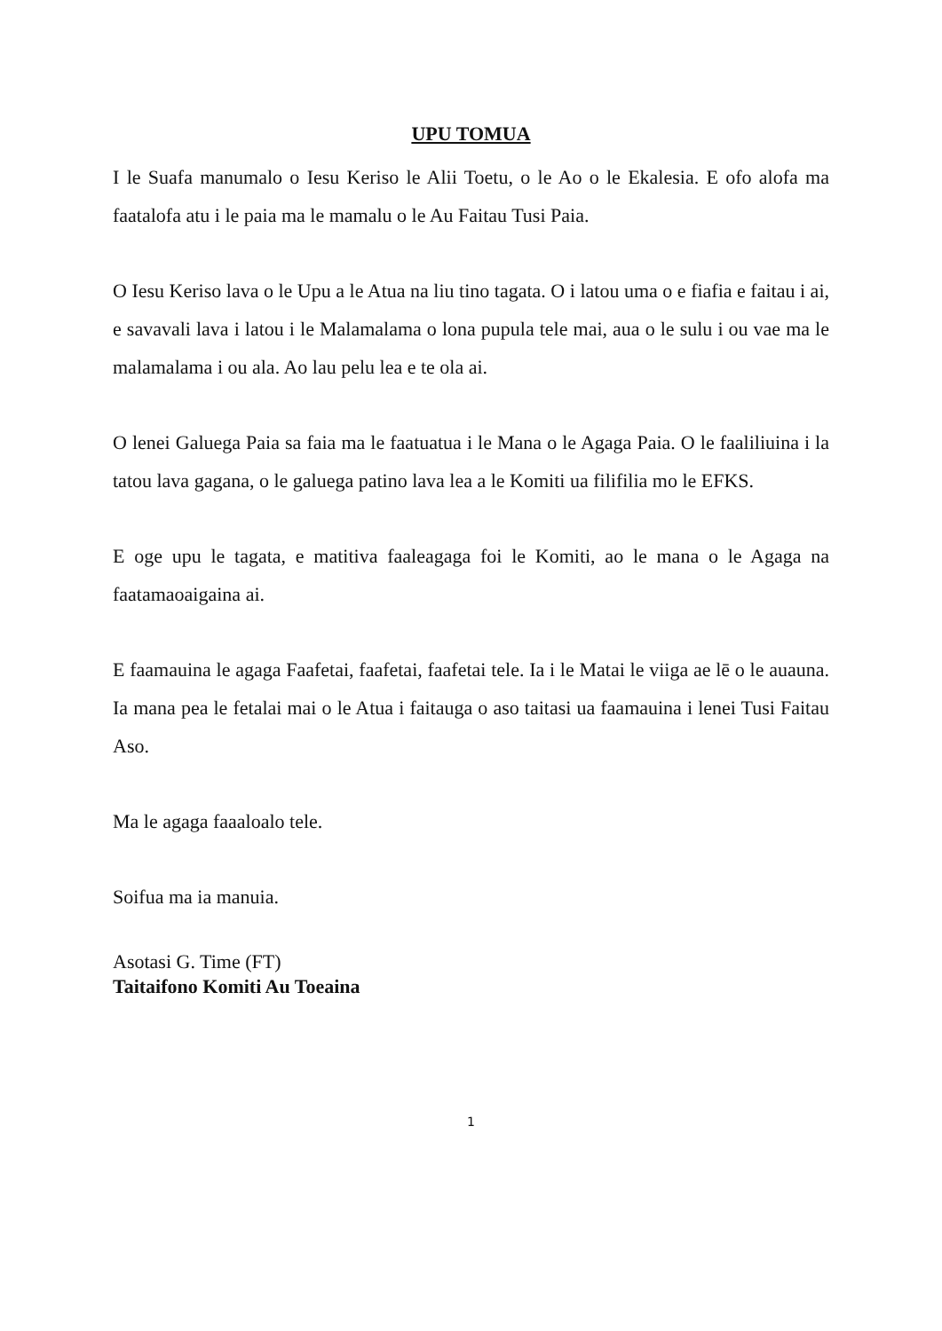UPU TOMUA
I le Suafa manumalo o Iesu Keriso le Alii Toetu, o le Ao o le Ekalesia. E ofo alofa ma faatalofa atu i le paia ma le mamalu o le Au Faitau Tusi Paia.
O Iesu Keriso lava o le Upu a le Atua na liu tino tagata. O i latou uma o e fiafia e faitau i ai, e savavali lava i latou i le Malamalama o lona pupula tele mai, aua o le sulu i ou vae ma le malamalama i ou ala. Ao lau pelu lea e te ola ai.
O lenei Galuega Paia sa faia ma le faatuatua i le Mana o le Agaga Paia. O le faaliliuina i la tatou lava gagana, o le galuega patino lava lea a le Komiti ua filifilia mo le EFKS.
E oge upu le tagata, e matitiva faaleagaga foi le Komiti, ao le mana o le Agaga na faatamaoaigaina ai.
E faamauina le agaga Faafetai, faafetai, faafetai tele. Ia i le Matai le viiga ae lē o le auauna. Ia mana pea le fetalai mai o le Atua i faitauga o aso taitasi ua faamauina i lenei Tusi Faitau Aso.
Ma le agaga faaaloalo tele.
Soifua ma ia manuia.
Asotasi G. Time (FT)
Taitaifono Komiti Au Toeaina
1